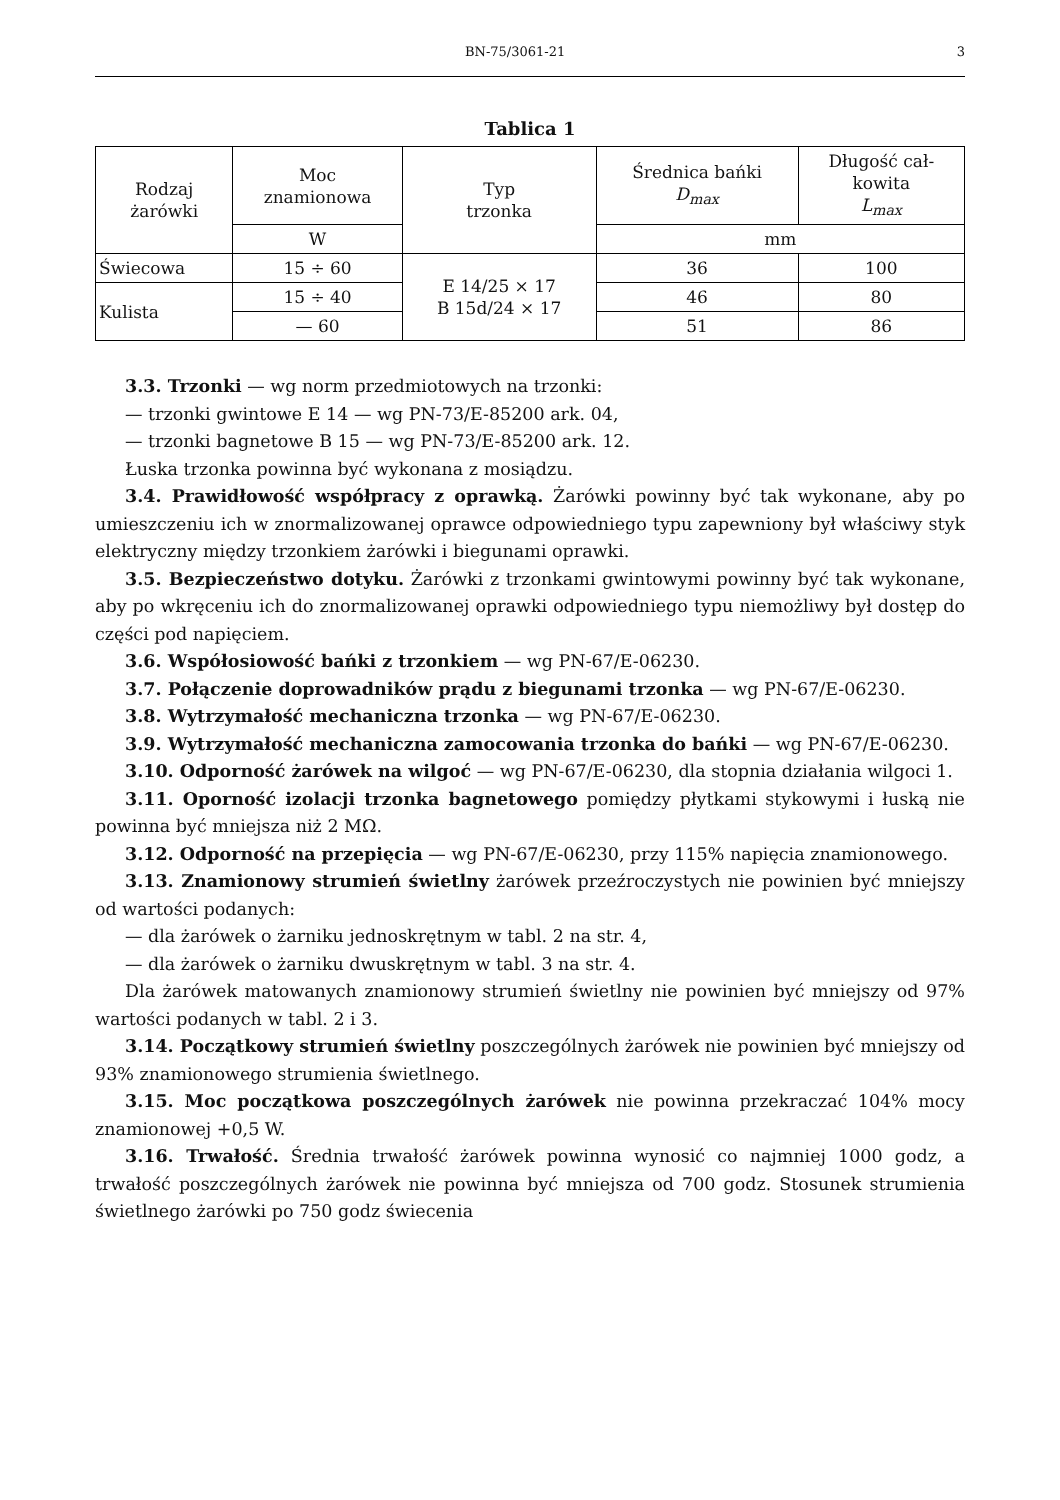BN-75/3061-21 3
Tablica 1
| Rodzaj żarówki | Moc znamionowa | Typ trzonka | Średnica bańki D<sub>max</sub> | Długość cał- kowita L<sub>max</sub> |
| --- | --- | --- | --- | --- |
| | W | | mm | |
| Świecowa | 15 ÷ 60 | E 14/25 × 17 B 15d/24 × 17 | 36 | 100 |
| Kulista | 15 ÷ 40 | | 46 | 80 |
| | — 60 | | 51 | 86 |
3.3. Trzonki — wg norm przedmiotowych na trzonki:
— trzonki gwintowe E 14 — wg PN-73/E-85200 ark. 04,
— trzonki bagnetowe B 15 — wg PN-73/E-85200 ark. 12.
Łuska trzonka powinna być wykonana z mosiądzu.
3.4. Prawidłowość współpracy z oprawką. Żarówki powinny być tak wykonane, aby po umieszczeniu ich w znormalizowanej oprawce odpowiedniego typu zapewniony był właściwy styk elektryczny między trzonkiem żarówki i biegunami oprawki.
3.5. Bezpieczeństwo dotyku. Żarówki z trzonkami gwintowymi powinny być tak wykonane, aby po wkręceniu ich do znormalizowanej oprawki odpowiedniego typu niemożliwy był dostęp do części pod napięciem.
3.6. Współosiowość bańki z trzonkiem — wg PN-67/E-06230.
3.7. Połączenie doprowadników prądu z biegunami trzonka — wg PN-67/E-06230.
3.8. Wytrzymałość mechaniczna trzonka — wg PN-67/E-06230.
3.9. Wytrzymałość mechaniczna zamocowania trzonka do bańki — wg PN-67/E-06230.
3.10. Odporność żarówek na wilgoć — wg PN-67/E-06230, dla stopnia działania wilgoci 1.
3.11. Oporność izolacji trzonka bagnetowego pomiędzy płytkami stykowymi i łuską nie powinna być mniejsza niż 2 MΩ.
3.12. Odporność na przepięcia — wg PN-67/E-06230, przy 115% napięcia znamionowego.
3.13. Znamionowy strumień świetlny żarówek przeźroczystych nie powinien być mniejszy od wartości podanych:
— dla żarówek o żarniku jednoskrętnym w tabl. 2 na str. 4,
— dla żarówek o żarniku dwuskrętnym w tabl. 3 na str. 4.
Dla żarówek matowanych znamionowy strumień świetlny nie powinien być mniejszy od 97% wartości podanych w tabl. 2 i 3.
3.14. Początkowy strumień świetlny poszczególnych żarówek nie powinien być mniejszy od 93% znamionowego strumienia świetlnego.
3.15. Moc początkowa poszczególnych żarówek nie powinna przekraczać 104% mocy znamionowej +0,5 W.
3.16. Trwałość. Średnia trwałość żarówek powinna wynosić co najmniej 1000 godz, a trwałość poszczególnych żarówek nie powinna być mniejsza od 700 godz. Stosunek strumienia świetlnego żarówki po 750 godz świecenia